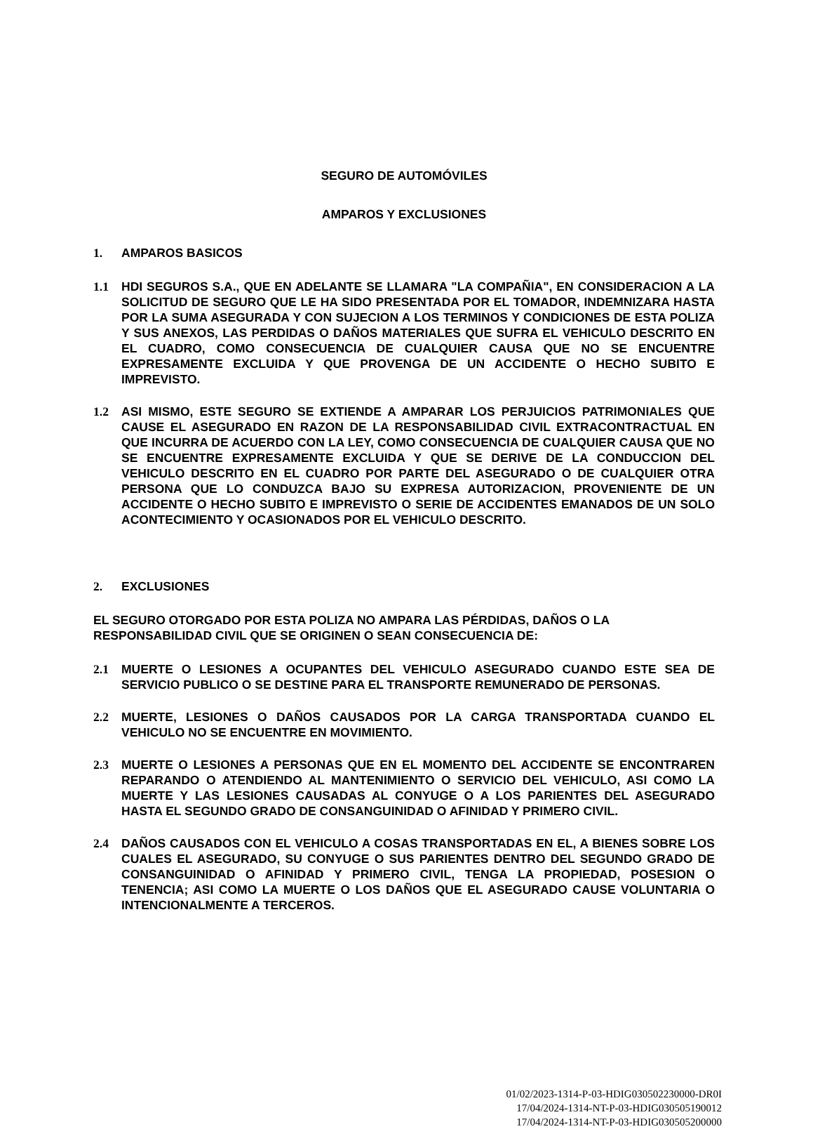SEGURO DE AUTOMÓVILES
AMPAROS Y EXCLUSIONES
1. AMPAROS BASICOS
1.1 HDI SEGUROS S.A., QUE EN ADELANTE SE LLAMARA "LA COMPAÑIA", EN CONSIDERACION A LA SOLICITUD DE SEGURO QUE LE HA SIDO PRESENTADA POR EL TOMADOR, INDEMNIZARA HASTA POR LA SUMA ASEGURADA Y CON SUJECION A LOS TERMINOS Y CONDICIONES DE ESTA POLIZA Y SUS ANEXOS, LAS PERDIDAS O DAÑOS MATERIALES QUE SUFRA EL VEHICULO DESCRITO EN EL CUADRO, COMO CONSECUENCIA DE CUALQUIER CAUSA QUE NO SE ENCUENTRE EXPRESAMENTE EXCLUIDA Y QUE PROVENGA DE UN ACCIDENTE O HECHO SUBITO E IMPREVISTO.
1.2 ASI MISMO, ESTE SEGURO SE EXTIENDE A AMPARAR LOS PERJUICIOS PATRIMONIALES QUE CAUSE EL ASEGURADO EN RAZON DE LA RESPONSABILIDAD CIVIL EXTRACONTRACTUAL EN QUE INCURRA DE ACUERDO CON LA LEY, COMO CONSECUENCIA DE CUALQUIER CAUSA QUE NO SE ENCUENTRE EXPRESAMENTE EXCLUIDA Y QUE SE DERIVE DE LA CONDUCCION DEL VEHICULO DESCRITO EN EL CUADRO POR PARTE DEL ASEGURADO O DE CUALQUIER OTRA PERSONA QUE LO CONDUZCA BAJO SU EXPRESA AUTORIZACION, PROVENIENTE DE UN ACCIDENTE O HECHO SUBITO E IMPREVISTO O SERIE DE ACCIDENTES EMANADOS DE UN SOLO ACONTECIMIENTO Y OCASIONADOS POR EL VEHICULO DESCRITO.
2. EXCLUSIONES
EL SEGURO OTORGADO POR ESTA POLIZA NO AMPARA LAS PÉRDIDAS, DAÑOS O LA RESPONSABILIDAD CIVIL QUE SE ORIGINEN O SEAN CONSECUENCIA DE:
2.1 MUERTE O LESIONES A OCUPANTES DEL VEHICULO ASEGURADO CUANDO ESTE SEA DE SERVICIO PUBLICO O SE DESTINE PARA EL TRANSPORTE REMUNERADO DE PERSONAS.
2.2 MUERTE, LESIONES O DAÑOS CAUSADOS POR LA CARGA TRANSPORTADA CUANDO EL VEHICULO NO SE ENCUENTRE EN MOVIMIENTO.
2.3 MUERTE O LESIONES A PERSONAS QUE EN EL MOMENTO DEL ACCIDENTE SE ENCONTRAREN REPARANDO O ATENDIENDO AL MANTENIMIENTO O SERVICIO DEL VEHICULO, ASI COMO LA MUERTE Y LAS LESIONES CAUSADAS AL CONYUGE O A LOS PARIENTES DEL ASEGURADO HASTA EL SEGUNDO GRADO DE CONSANGUINIDAD O AFINIDAD Y PRIMERO CIVIL.
2.4 DAÑOS CAUSADOS CON EL VEHICULO A COSAS TRANSPORTADAS EN EL, A BIENES SOBRE LOS CUALES EL ASEGURADO, SU CONYUGE O SUS PARIENTES DENTRO DEL SEGUNDO GRADO DE CONSANGUINIDAD O AFINIDAD Y PRIMERO CIVIL, TENGA LA PROPIEDAD, POSESION O TENENCIA; ASI COMO LA MUERTE O LOS DAÑOS QUE EL ASEGURADO CAUSE VOLUNTARIA O INTENCIONALMENTE A TERCEROS.
01/02/2023-1314-P-03-HDIG030502230000-DR0I
17/04/2024-1314-NT-P-03-HDIG030505190012
17/04/2024-1314-NT-P-03-HDIG030505200000